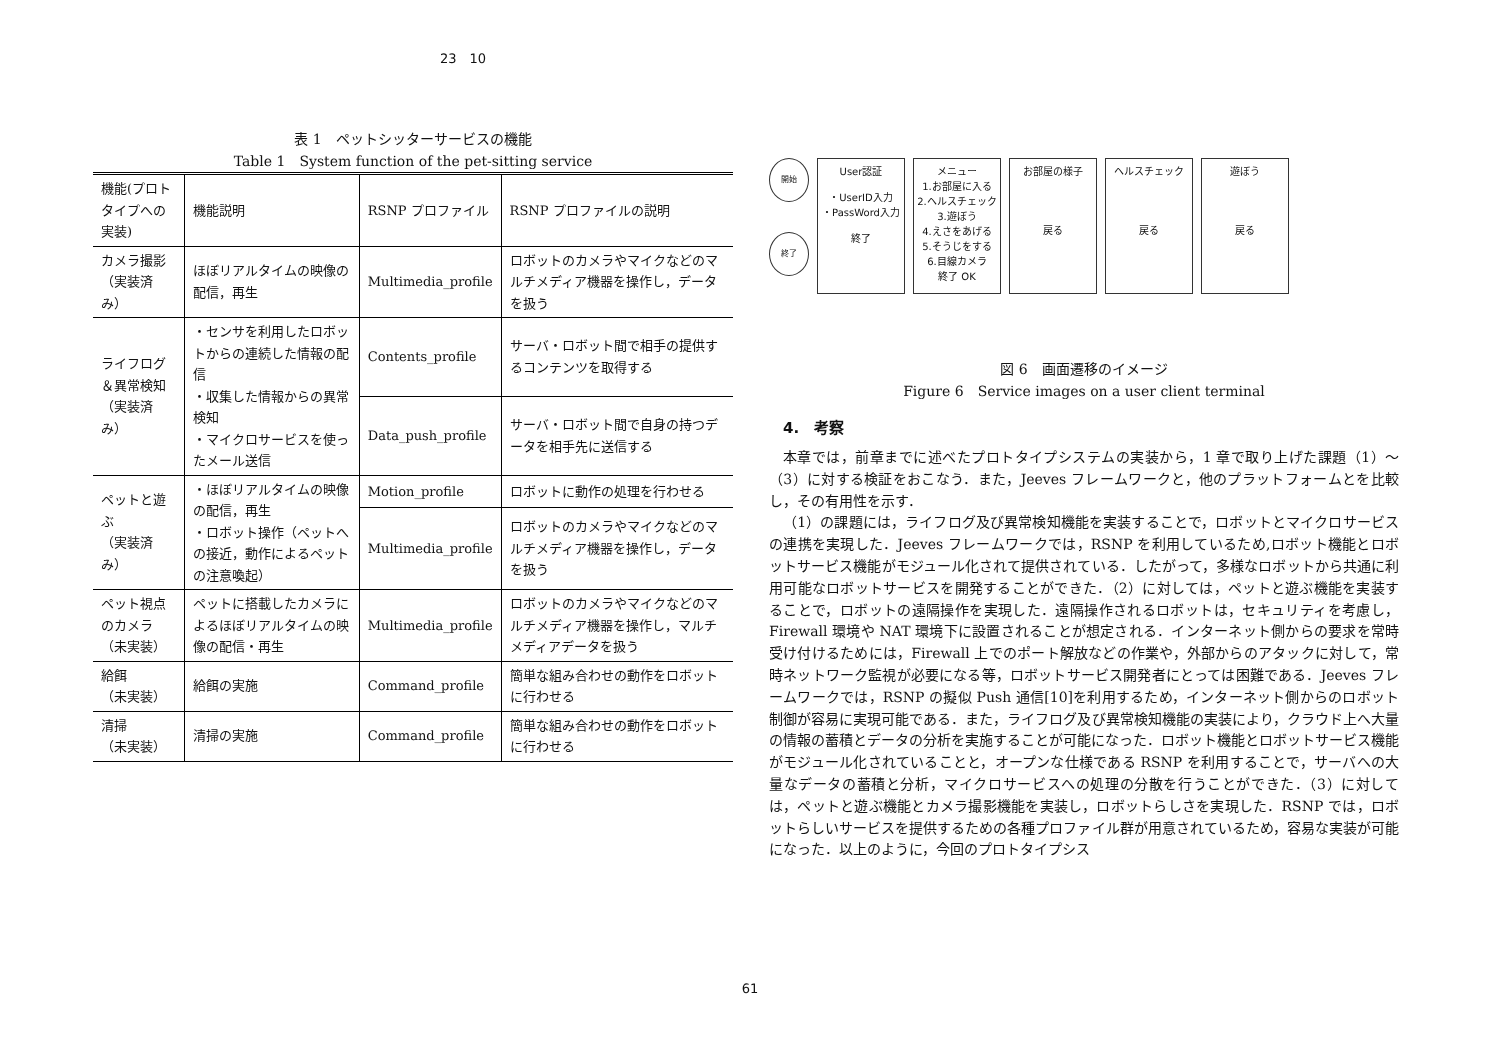23　10
表 1　ペットシッターサービスの機能
Table 1　System function of the pet-sitting service
| 機能(プロトタイプへの実装) | 機能説明 | RSNP プロファイル | RSNP プロファイルの説明 |
| --- | --- | --- | --- |
| カメラ撮影 （実装済み） | ほぼリアルタイムの映像の配信，再生 | Multimedia_profile | ロボットのカメラやマイクなどのマルチメディア機器を操作し，データを扱う |
| ライフログ＆異常検知 （実装済み） | ・センサを利用したロボットからの連続した情報の配信 ・収集した情報からの異常検知 ・マイクロサービスを使ったメール送信 | Contents_profile | サーバ・ロボット間で相手の提供するコンテンツを取得する |
| | | Data_push_profile | サーバ・ロボット間で自身の持つデータを相手先に送信する |
| ペットと遊ぶ （実装済み） | ・ほぼリアルタイムの映像の配信，再生 ・ロボット操作（ペットへの接近，動作によるペットの注意喚起） | Motion_profile | ロボットに動作の処理を行わせる |
| | | Multimedia_profile | ロボットのカメラやマイクなどのマルチメディア機器を操作し，データを扱う |
| ペット視点のカメラ （未実装） | ペットに搭載したカメラによるほぼリアルタイムの映像の配信・再生 | Multimedia_profile | ロボットのカメラやマイクなどのマルチメディア機器を操作し，マルチメディアデータを扱う |
| 給餌 （未実装） | 給餌の実施 | Command_profile | 簡単な組み合わせの動作をロボットに行わせる |
| 清掃 （未実装） | 清掃の実施 | Command_profile | 簡単な組み合わせの動作をロボットに行わせる |
開始
終了
User認証
・UserID入力
・PassWord入力
終了
メニュー
1.お部屋に入る
2.ヘルスチェック
3.遊ぼう
4.えさをあげる
5.そうじをする
6.目線カメラ
終了 OK
お部屋の様子
戻る
ヘルスチェック
戻る
遊ぼう
戻る
図 6　画面遷移のイメージ
Figure 6　Service images on a user client terminal
4.　考察
本章では，前章までに述べたプロトタイプシステムの実装から，1 章で取り上げた課題（1）～（3）に対する検証をおこなう．また，Jeeves フレームワークと，他のプラットフォームとを比較し，その有用性を示す．
（1）の課題には，ライフログ及び異常検知機能を実装することで，ロボットとマイクロサービスの連携を実現した．Jeeves フレームワークでは，RSNP を利用しているため,ロボット機能とロボットサービス機能がモジュール化されて提供されている．したがって，多様なロボットから共通に利用可能なロボットサービスを開発することができた．（2）に対しては，ペットと遊ぶ機能を実装することで，ロボットの遠隔操作を実現した．遠隔操作されるロボットは，セキュリティを考慮し，Firewall 環境や NAT 環境下に設置されることが想定される．インターネット側からの要求を常時受け付けるためには，Firewall 上でのポート解放などの作業や，外部からのアタックに対して，常時ネットワーク監視が必要になる等，ロボットサービス開発者にとっては困難である．Jeeves フレームワークでは，RSNP の擬似 Push 通信[10]を利用するため，インターネット側からのロボット制御が容易に実現可能である．また，ライフログ及び異常検知機能の実装により，クラウド上へ大量の情報の蓄積とデータの分析を実施することが可能になった．ロボット機能とロボットサービス機能がモジュール化されていることと，オープンな仕様である RSNP を利用することで，サーバへの大量なデータの蓄積と分析，マイクロサービスへの処理の分散を行うことができた．（3）に対しては，ペットと遊ぶ機能とカメラ撮影機能を実装し，ロボットらしさを実現した．RSNP では，ロボットらしいサービスを提供するための各種プロファイル群が用意されているため，容易な実装が可能になった．以上のように，今回のプロトタイプシス
61